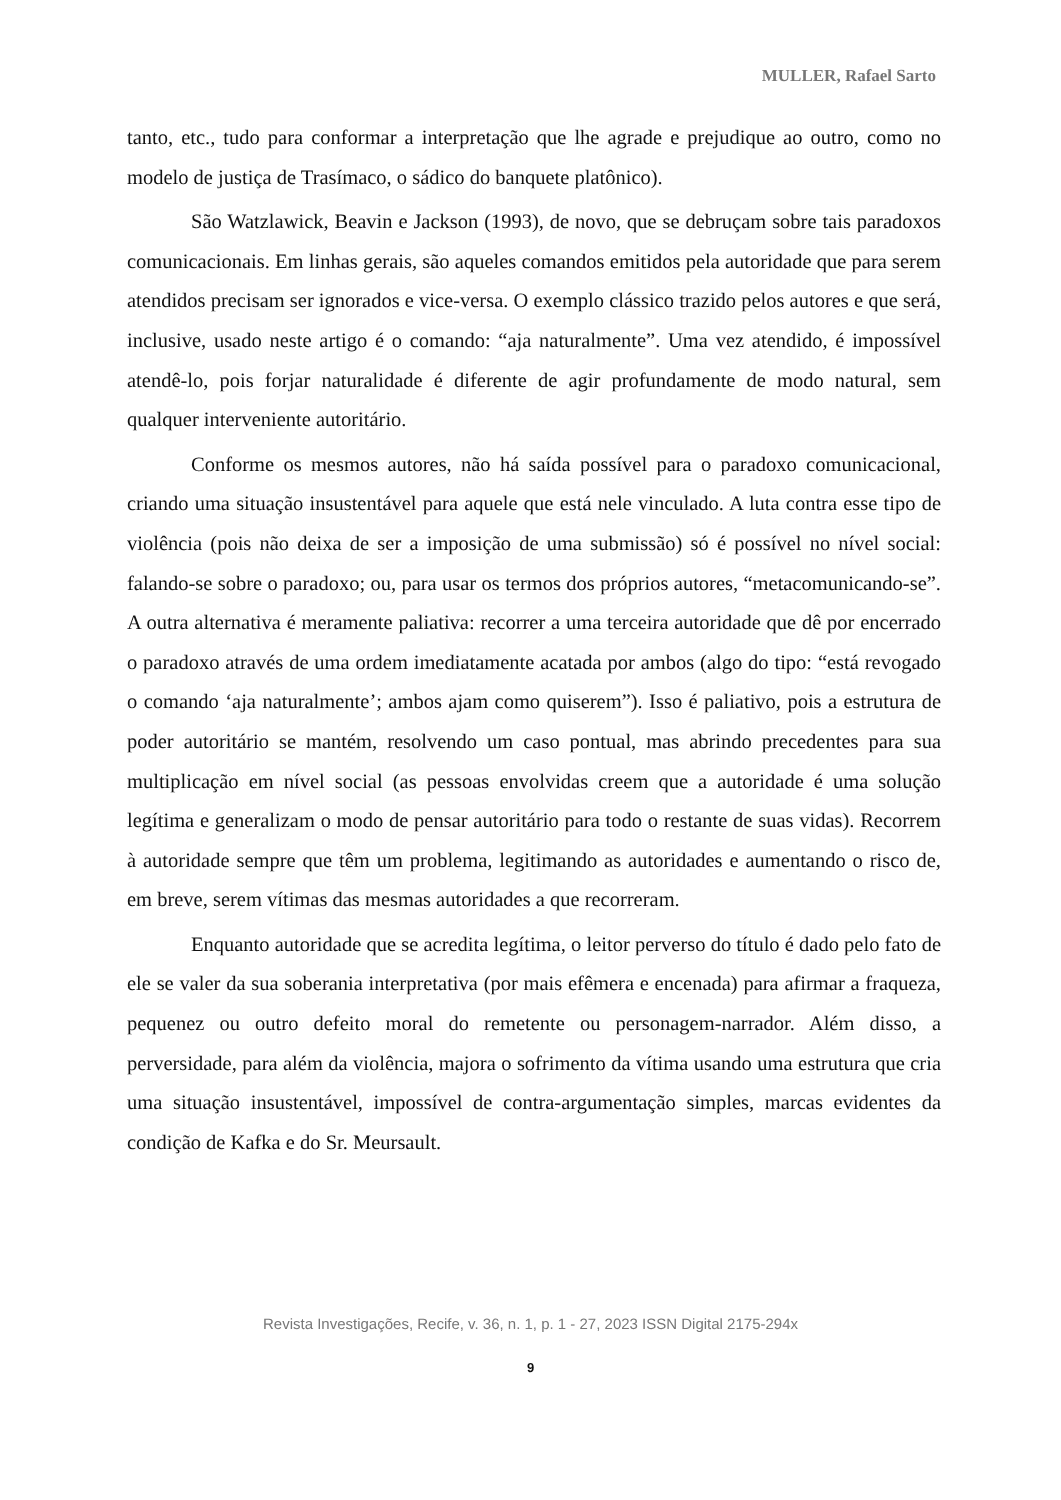MULLER, Rafael Sarto
tanto, etc., tudo para conformar a interpretação que lhe agrade e prejudique ao outro, como no modelo de justiça de Trasímaco, o sádico do banquete platônico).
São Watzlawick, Beavin e Jackson (1993), de novo, que se debruçam sobre tais paradoxos comunicacionais. Em linhas gerais, são aqueles comandos emitidos pela autoridade que para serem atendidos precisam ser ignorados e vice-versa. O exemplo clássico trazido pelos autores e que será, inclusive, usado neste artigo é o comando: “aja naturalmente”. Uma vez atendido, é impossível atendê-lo, pois forjar naturalidade é diferente de agir profundamente de modo natural, sem qualquer interveniente autoritário.
Conforme os mesmos autores, não há saída possível para o paradoxo comunicacional, criando uma situação insustentável para aquele que está nele vinculado. A luta contra esse tipo de violência (pois não deixa de ser a imposição de uma submissão) só é possível no nível social: falando-se sobre o paradoxo; ou, para usar os termos dos próprios autores, “metacomunicando-se”. A outra alternativa é meramente paliativa: recorrer a uma terceira autoridade que dê por encerrado o paradoxo através de uma ordem imediatamente acatada por ambos (algo do tipo: “está revogado o comando ‘aja naturalmente’; ambos ajam como quiserem”). Isso é paliativo, pois a estrutura de poder autoritário se mantém, resolvendo um caso pontual, mas abrindo precedentes para sua multiplicação em nível social (as pessoas envolvidas creem que a autoridade é uma solução legítima e generalizam o modo de pensar autoritário para todo o restante de suas vidas). Recorrem à autoridade sempre que têm um problema, legitimando as autoridades e aumentando o risco de, em breve, serem vítimas das mesmas autoridades a que recorreram.
Enquanto autoridade que se acredita legítima, o leitor perverso do título é dado pelo fato de ele se valer da sua soberania interpretativa (por mais efêmera e encenada) para afirmar a fraqueza, pequenez ou outro defeito moral do remetente ou personagem-narrador. Além disso, a perversidade, para além da violência, majora o sofrimento da vítima usando uma estrutura que cria uma situação insustentável, impossível de contra-argumentação simples, marcas evidentes da condição de Kafka e do Sr. Meursault.
Revista Investigações, Recife, v. 36, n. 1, p. 1 - 27, 2023 ISSN Digital 2175-294x
9